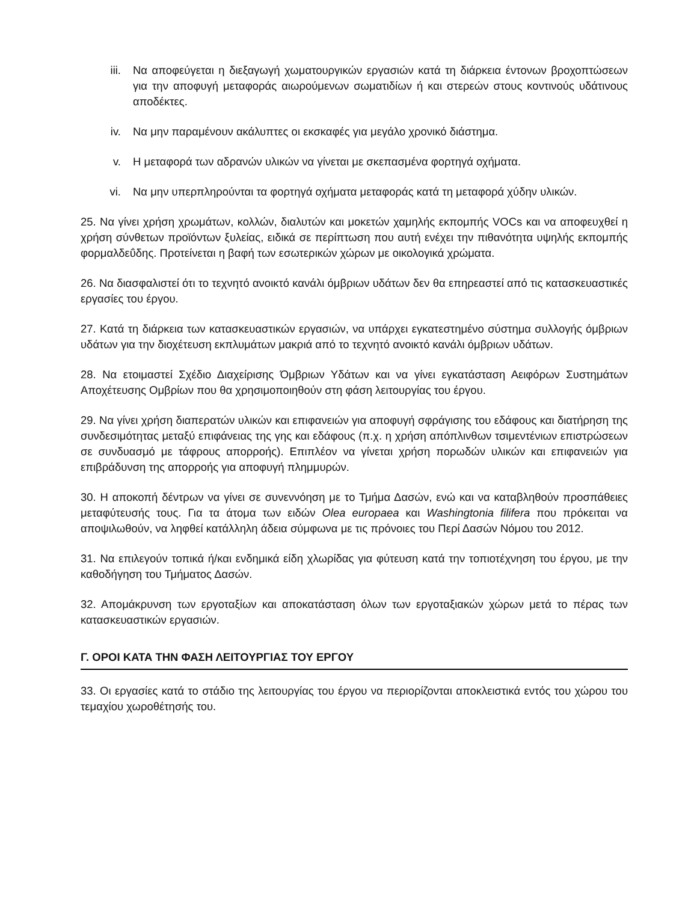iii. Να αποφεύγεται η διεξαγωγή χωματουργικών εργασιών κατά τη διάρκεια έντονων βροχοπτώσεων για την αποφυγή μεταφοράς αιωρούμενων σωματιδίων ή και στερεών στους κοντινούς υδάτινους αποδέκτες.
iv. Να μην παραμένουν ακάλυπτες οι εκσκαφές για μεγάλο χρονικό διάστημα.
v. Η μεταφορά των αδρανών υλικών να γίνεται με σκεπασμένα φορτηγά οχήματα.
vi. Να μην υπερπληρούνται τα φορτηγά οχήματα μεταφοράς κατά τη μεταφορά χύδην υλικών.
25. Να γίνει χρήση χρωμάτων, κολλών, διαλυτών και μοκετών χαμηλής εκπομπής VOCs και να αποφευχθεί η χρήση σύνθετων προϊόντων ξυλείας, ειδικά σε περίπτωση που αυτή ενέχει την πιθανότητα υψηλής εκπομπής φορμαλδεΰδης. Προτείνεται η βαφή των εσωτερικών χώρων με οικολογικά χρώματα.
26. Να διασφαλιστεί ότι το τεχνητό ανοικτό κανάλι όμβριων υδάτων δεν θα επηρεαστεί από τις κατασκευαστικές εργασίες του έργου.
27. Κατά τη διάρκεια των κατασκευαστικών εργασιών, να υπάρχει εγκατεστημένο σύστημα συλλογής όμβριων υδάτων για την διοχέτευση εκπλυμάτων μακριά από το τεχνητό ανοικτό κανάλι όμβριων υδάτων.
28. Να ετοιμαστεί Σχέδιο Διαχείρισης Όμβριων Υδάτων και να γίνει εγκατάσταση Αειφόρων Συστημάτων Αποχέτευσης Ομβρίων που θα χρησιμοποιηθούν στη φάση λειτουργίας του έργου.
29. Να γίνει χρήση διαπερατών υλικών και επιφανειών για αποφυγή σφράγισης του εδάφους και διατήρηση της συνδεσιμότητας μεταξύ επιφάνειας της γης και εδάφους (π.χ. η χρήση απόπλινθων τσιμεντένιων επιστρώσεων σε συνδυασμό με τάφρους απορροής). Επιπλέον να γίνεται χρήση πορωδών υλικών και επιφανειών για επιβράδυνση της απορροής για αποφυγή πλημμυρών.
30. Η αποκοπή δέντρων να γίνει σε συνεννόηση με το Τμήμα Δασών, ενώ και να καταβληθούν προσπάθειες μεταφύτευσής τους. Για τα άτομα των ειδών Olea europaea και Washingtonia filifera που πρόκειται να αποψιλωθούν, να ληφθεί κατάλληλη άδεια σύμφωνα με τις πρόνοιες του Περί Δασών Νόμου του 2012.
31. Να επιλεγούν τοπικά ή/και ενδημικά είδη χλωρίδας για φύτευση κατά την τοπιοτέχνηση του έργου, με την καθοδήγηση του Τμήματος Δασών.
32. Απομάκρυνση των εργοταξίων και αποκατάσταση όλων των εργοταξιακών χώρων μετά το πέρας των κατασκευαστικών εργασιών.
Γ. ΟΡΟΙ ΚΑΤΑ ΤΗΝ ΦΑΣΗ ΛΕΙΤΟΥΡΓΙΑΣ ΤΟΥ ΕΡΓΟΥ
33. Οι εργασίες κατά το στάδιο της λειτουργίας του έργου να περιορίζονται αποκλειστικά εντός του χώρου του τεμαχίου χωροθέτησής του.